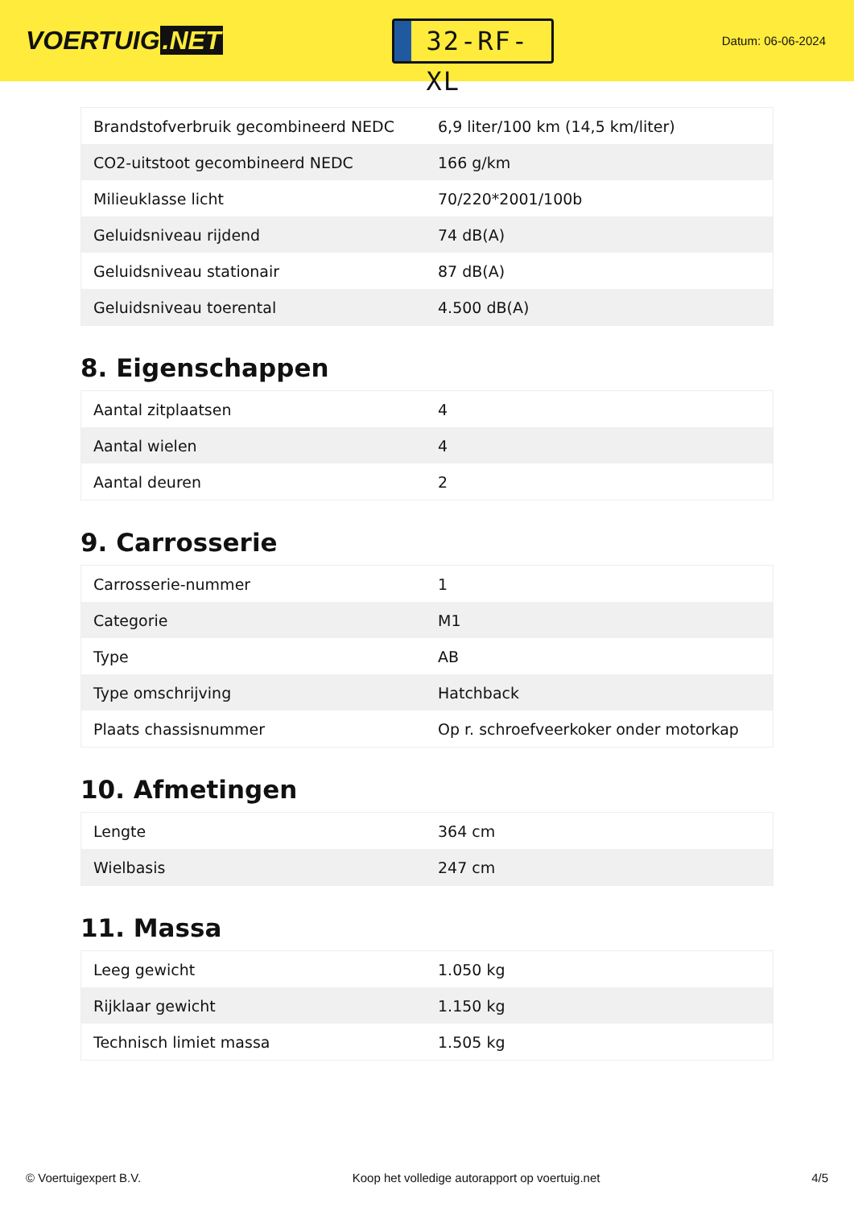VOERTUIG.NET
32-RF-XL
Datum: 06-06-2024
| Brandstofverbruik gecombineerd NEDC | 6,9 liter/100 km (14,5 km/liter) |
| CO2-uitstoot gecombineerd NEDC | 166 g/km |
| Milieuklasse licht | 70/220*2001/100b |
| Geluidsniveau rijdend | 74 dB(A) |
| Geluidsniveau stationair | 87 dB(A) |
| Geluidsniveau toerental | 4.500 dB(A) |
8. Eigenschappen
| Aantal zitplaatsen | 4 |
| Aantal wielen | 4 |
| Aantal deuren | 2 |
9. Carrosserie
| Carrosserie-nummer | 1 |
| Categorie | M1 |
| Type | AB |
| Type omschrijving | Hatchback |
| Plaats chassisnummer | Op r. schroefveerkoker onder motorkap |
10. Afmetingen
| Lengte | 364 cm |
| Wielbasis | 247 cm |
11. Massa
| Leeg gewicht | 1.050 kg |
| Rijklaar gewicht | 1.150 kg |
| Technisch limiet massa | 1.505 kg |
© Voertuigexpert B.V. Koop het volledige autorapport op voertuig.net 4/5